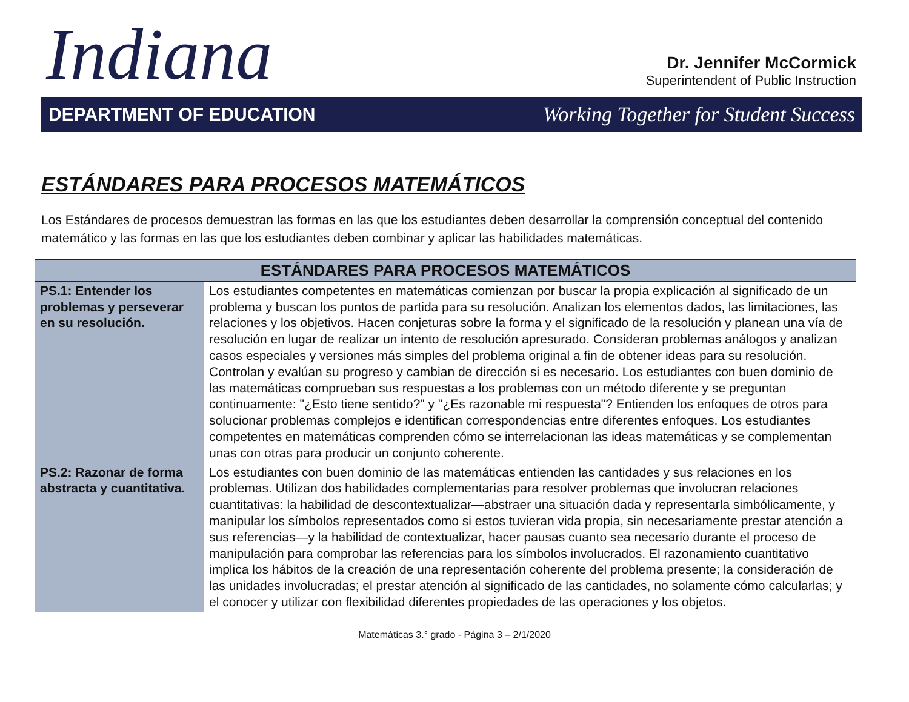Indiana
Dr. Jennifer McCormick
Superintendent of Public Instruction
DEPARTMENT OF EDUCATION Working Together for Student Success
ESTÁNDARES PARA PROCESOS MATEMÁTICOS
Los Estándares de procesos demuestran las formas en las que los estudiantes deben desarrollar la comprensión conceptual del contenido matemático y las formas en las que los estudiantes deben combinar y aplicar las habilidades matemáticas.
| ESTÁNDARES PARA PROCESOS MATEMÁTICOS | |
| --- | --- |
| PS.1: Entender los problemas y perseverar en su resolución. | Los estudiantes competentes en matemáticas comienzan por buscar la propia explicación al significado de un problema y buscan los puntos de partida para su resolución. Analizan los elementos dados, las limitaciones, las relaciones y los objetivos. Hacen conjeturas sobre la forma y el significado de la resolución y planean una vía de resolución en lugar de realizar un intento de resolución apresurado. Consideran problemas análogos y analizan casos especiales y versiones más simples del problema original a fin de obtener ideas para su resolución. Controlan y evalúan su progreso y cambian de dirección si es necesario. Los estudiantes con buen dominio de las matemáticas comprueban sus respuestas a los problemas con un método diferente y se preguntan continuamente: "¿Esto tiene sentido?" y "¿Es razonable mi respuesta"? Entienden los enfoques de otros para solucionar problemas complejos e identifican correspondencias entre diferentes enfoques. Los estudiantes competentes en matemáticas comprenden cómo se interrelacionan las ideas matemáticas y se complementan unas con otras para producir un conjunto coherente. |
| PS.2: Razonar de forma abstracta y cuantitativa. | Los estudiantes con buen dominio de las matemáticas entienden las cantidades y sus relaciones en los problemas. Utilizan dos habilidades complementarias para resolver problemas que involucran relaciones cuantitativas: la habilidad de descontextualizar—abstraer una situación dada y representarla simbólicamente, y manipular los símbolos representados como si estos tuvieran vida propia, sin necesariamente prestar atención a sus referencias—y la habilidad de contextualizar, hacer pausas cuanto sea necesario durante el proceso de manipulación para comprobar las referencias para los símbolos involucrados. El razonamiento cuantitativo implica los hábitos de la creación de una representación coherente del problema presente; la consideración de las unidades involucradas; el prestar atención al significado de las cantidades, no solamente cómo calcularlas; y el conocer y utilizar con flexibilidad diferentes propiedades de las operaciones y los objetos. |
Matemáticas 3.° grado - Página 3 – 2/1/2020